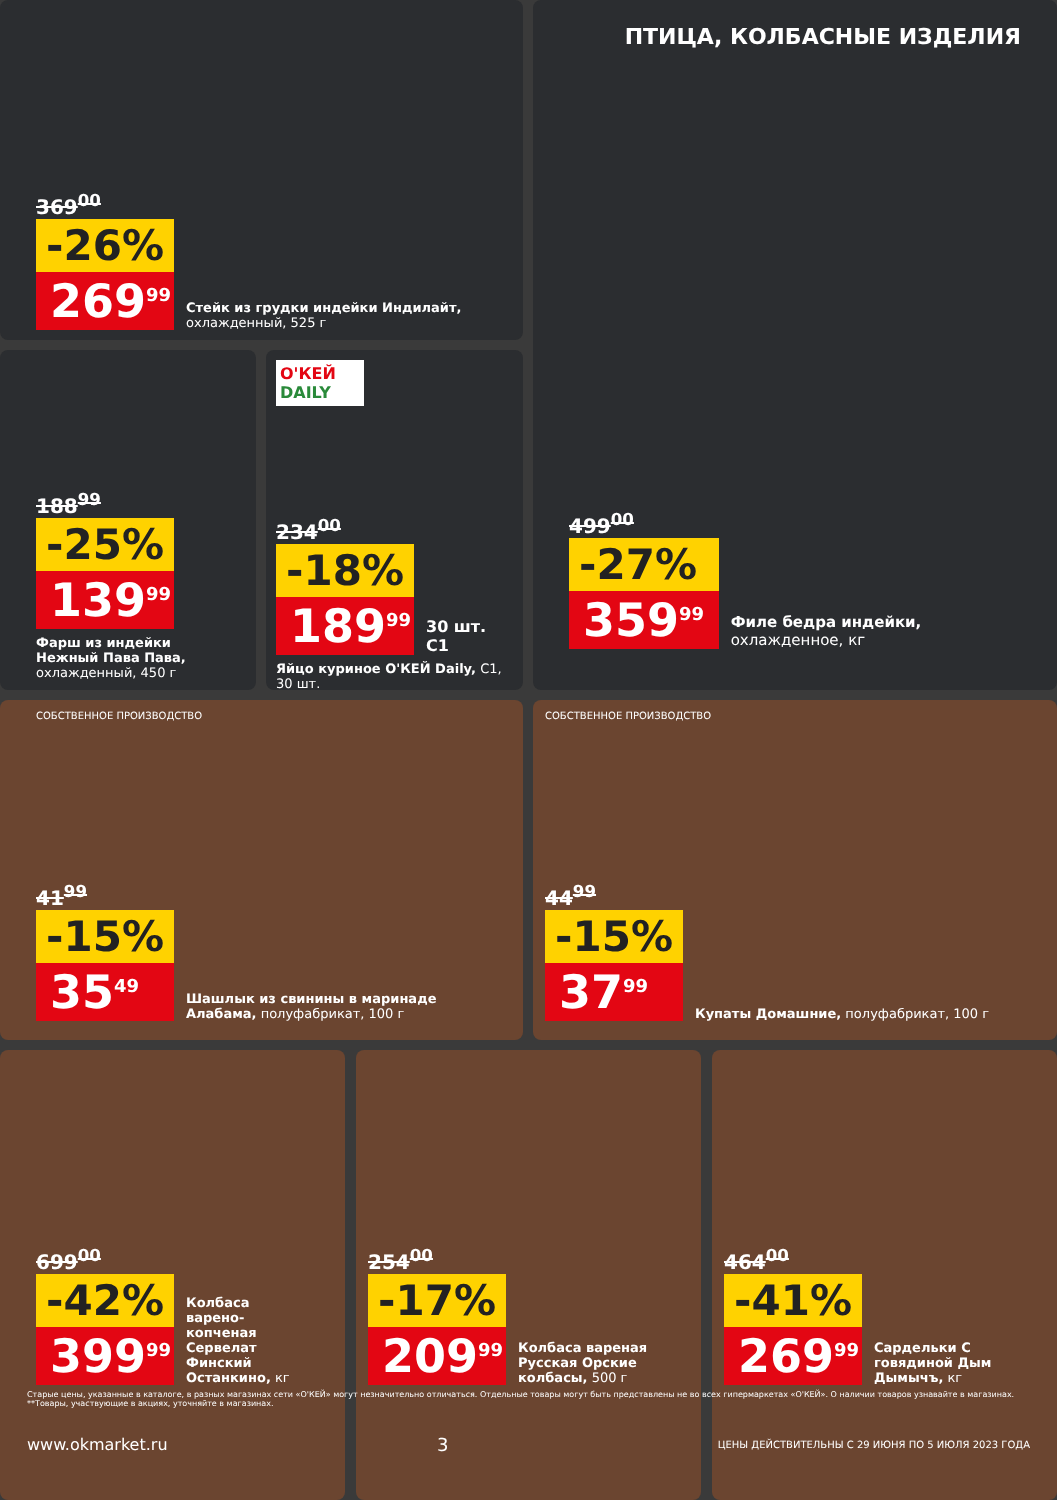369<sup>00</sup>
-26%
269<sup>99</sup>
Стейк из грудки индейки Индилайт, охлажденный, 525 г
188<sup>99</sup>
-25%
139<sup>99</sup>
Фарш из индейки Нежный Пава Пава, охлажденный, 450 г
О'КЕЙ DAILY
234<sup>00</sup>
-18%
189<sup>99</sup>
30 шт. C1
Яйцо куриное О'КЕЙ Daily, С1, 30 шт.
ПТИЦА, КОЛБАСНЫЕ ИЗДЕЛИЯ
499<sup>00</sup>
-27%
359<sup>99</sup>
Филе бедра индейки, охлажденное, кг
СОБСТВЕННОЕ ПРОИЗВОДСТВО
41<sup>99</sup>
-15%
35<sup>49</sup>
Шашлык из свинины в маринаде Алабама, полуфабрикат, 100 г
СОБСТВЕННОЕ ПРОИЗВОДСТВО
44<sup>99</sup>
-15%
37<sup>99</sup>
Купаты Домашние, полуфабрикат, 100 г
699<sup>00</sup>
-42%
399<sup>99</sup>
Колбаса варено-копченая Сервелат Финский Останкино, кг
254<sup>00</sup>
-17%
209<sup>99</sup>
Колбаса вареная Русская Орские колбасы, 500 г
464<sup>00</sup>
-41%
269<sup>99</sup>
Сардельки С говядиной Дым Дымычъ, кг
Старые цены, указанные в каталоге, в разных магазинах сети «О'КЕЙ» могут незначительно отличаться. Отдельные товары могут быть представлены не во всех гипермаркетах «О'КЕЙ». О наличии товаров узнавайте в магазинах.
**Товары, участвующие в акциях, уточняйте в магазинах.
www.okmarket.ru 3 ЦЕНЫ ДЕЙСТВИТЕЛЬНЫ С 29 ИЮНЯ ПО 5 ИЮЛЯ 2023 ГОДА